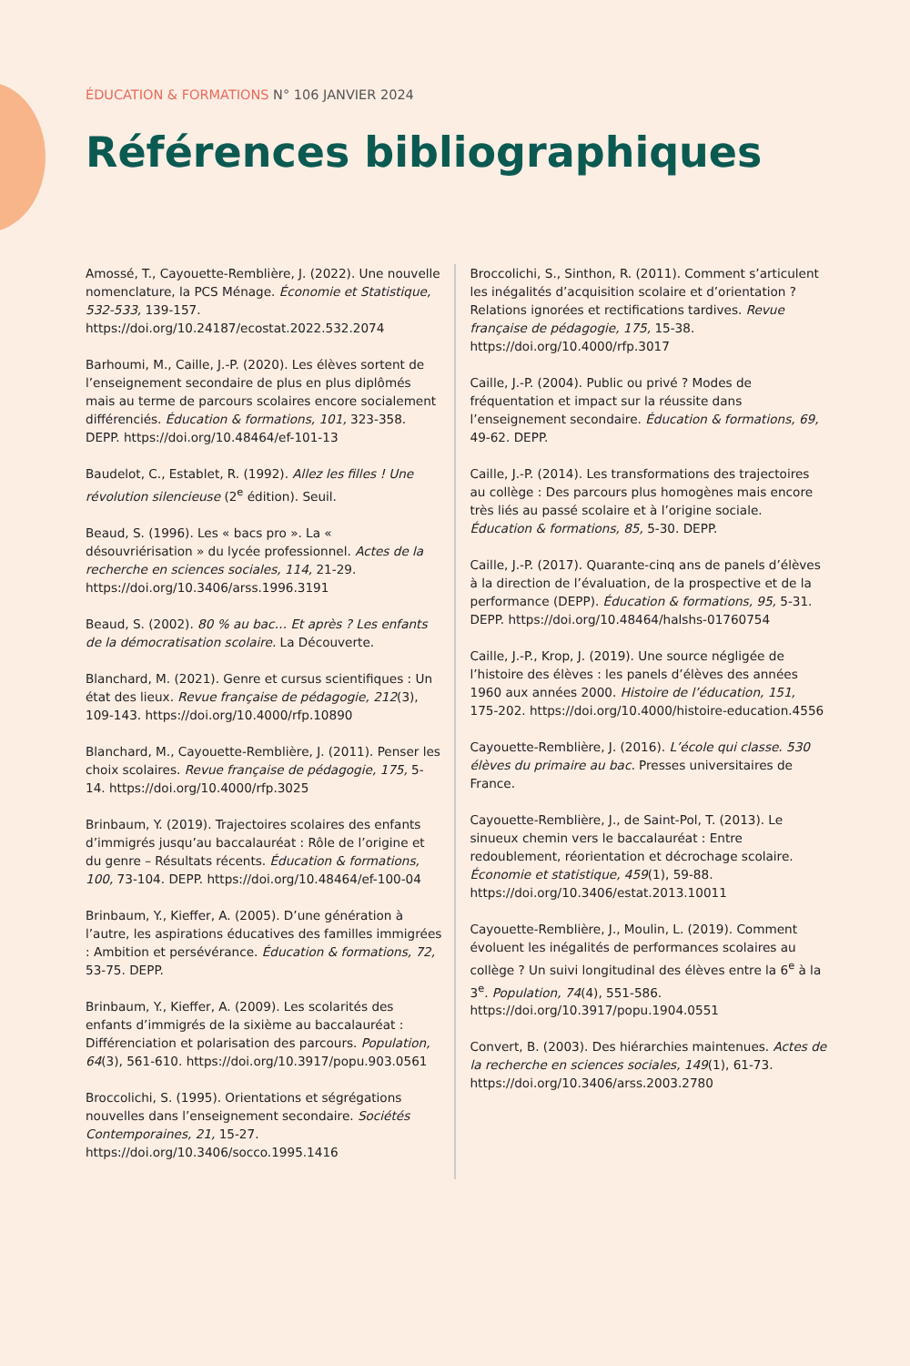ÉDUCATION & FORMATIONS N° 106 JANVIER 2024
Références bibliographiques
Amossé, T., Cayouette-Remblière, J. (2022). Une nouvelle nomenclature, la PCS Ménage. Économie et Statistique, 532-533, 139-157. https://doi.org/10.24187/ecostat.2022.532.2074
Barhoumi, M., Caille, J.-P. (2020). Les élèves sortent de l’enseignement secondaire de plus en plus diplômés mais au terme de parcours scolaires encore socialement différenciés. Éducation & formations, 101, 323-358. DEPP. https://doi.org/10.48464/ef-101-13
Baudelot, C., Establet, R. (1992). Allez les filles ! Une révolution silencieuse (2<sup>e</sup> édition). Seuil.
Beaud, S. (1996). Les « bacs pro ». La « désouvriérisation » du lycée professionnel. Actes de la recherche en sciences sociales, 114, 21-29. https://doi.org/10.3406/arss.1996.3191
Beaud, S. (2002). 80 % au bac… Et après ? Les enfants de la démocratisation scolaire. La Découverte.
Blanchard, M. (2021). Genre et cursus scientifiques : Un état des lieux. Revue française de pédagogie, 212(3), 109-143. https://doi.org/10.4000/rfp.10890
Blanchard, M., Cayouette-Remblière, J. (2011). Penser les choix scolaires. Revue française de pédagogie, 175, 5-14. https://doi.org/10.4000/rfp.3025
Brinbaum, Y. (2019). Trajectoires scolaires des enfants d’immigrés jusqu’au baccalauréat : Rôle de l’origine et du genre – Résultats récents. Éducation & formations, 100, 73-104. DEPP. https://doi.org/10.48464/ef-100-04
Brinbaum, Y., Kieffer, A. (2005). D’une génération à l’autre, les aspirations éducatives des familles immigrées : Ambition et persévérance. Éducation & formations, 72, 53-75. DEPP.
Brinbaum, Y., Kieffer, A. (2009). Les scolarités des enfants d’immigrés de la sixième au baccalauréat : Différenciation et polarisation des parcours. Population, 64(3), 561-610. https://doi.org/10.3917/popu.903.0561
Broccolichi, S. (1995). Orientations et ségrégations nouvelles dans l’enseignement secondaire. Sociétés Contemporaines, 21, 15-27. https://doi.org/10.3406/socco.1995.1416
Broccolichi, S., Sinthon, R. (2011). Comment s’articulent les inégalités d’acquisition scolaire et d’orientation ? Relations ignorées et rectifications tardives. Revue française de pédagogie, 175, 15-38. https://doi.org/10.4000/rfp.3017
Caille, J.-P. (2004). Public ou privé ? Modes de fréquentation et impact sur la réussite dans l’enseignement secondaire. Éducation & formations, 69, 49-62. DEPP.
Caille, J.-P. (2014). Les transformations des trajectoires au collège : Des parcours plus homogènes mais encore très liés au passé scolaire et à l’origine sociale. Éducation & formations, 85, 5-30. DEPP.
Caille, J.-P. (2017). Quarante-cinq ans de panels d’élèves à la direction de l’évaluation, de la prospective et de la performance (DEPP). Éducation & formations, 95, 5-31. DEPP. https://doi.org/10.48464/halshs-01760754
Caille, J.-P., Krop, J. (2019). Une source négligée de l’histoire des élèves : les panels d’élèves des années 1960 aux années 2000. Histoire de l’éducation, 151, 175-202. https://doi.org/10.4000/histoire-education.4556
Cayouette-Remblière, J. (2016). L’école qui classe. 530 élèves du primaire au bac. Presses universitaires de France.
Cayouette-Remblière, J., de Saint-Pol, T. (2013). Le sinueux chemin vers le baccalauréat : Entre redoublement, réorientation et décrochage scolaire. Économie et statistique, 459(1), 59-88. https://doi.org/10.3406/estat.2013.10011
Cayouette-Remblière, J., Moulin, L. (2019). Comment évoluent les inégalités de performances scolaires au collège ? Un suivi longitudinal des élèves entre la 6<sup>e</sup> à la 3<sup>e</sup>. Population, 74(4), 551-586. https://doi.org/10.3917/popu.1904.0551
Convert, B. (2003). Des hiérarchies maintenues. Actes de la recherche en sciences sociales, 149(1), 61-73. https://doi.org/10.3406/arss.2003.2780